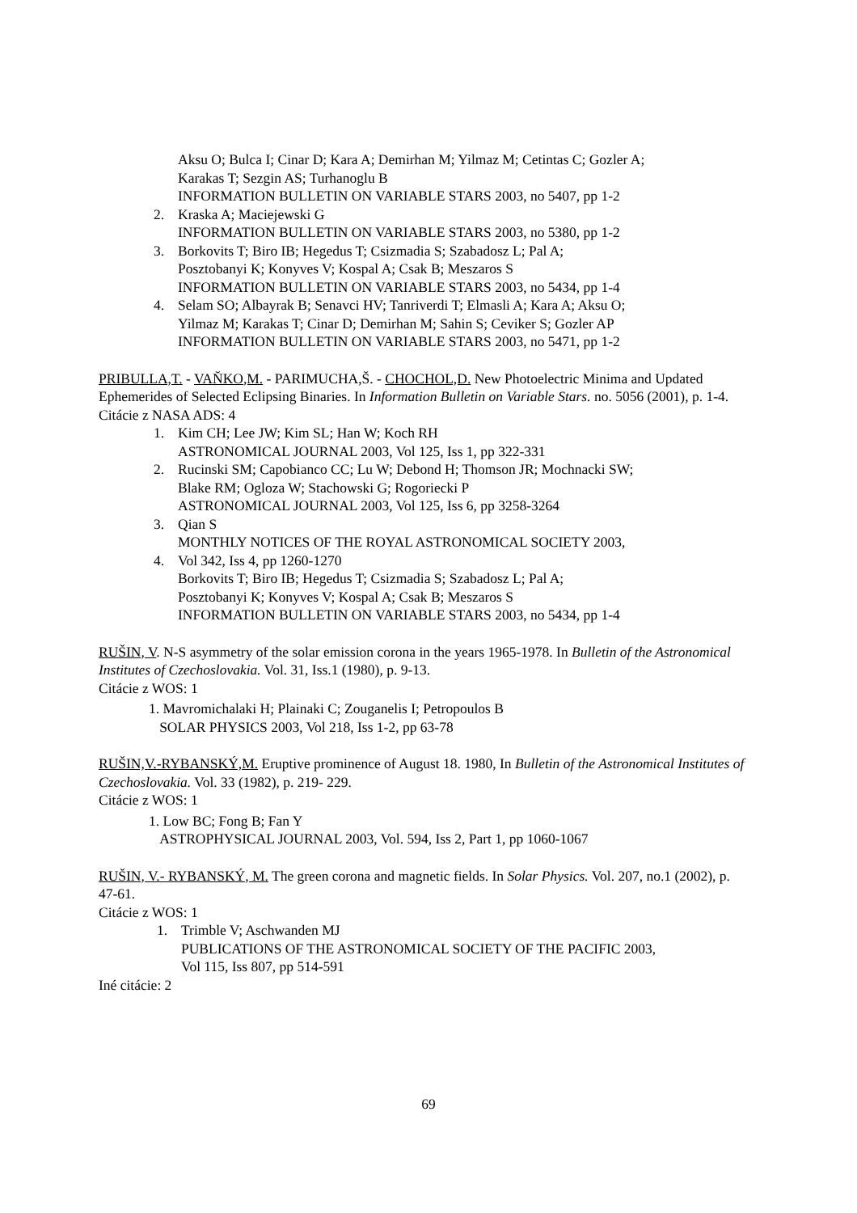Aksu O; Bulca I; Cinar D; Kara A; Demirhan M; Yilmaz M; Cetintas C; Gozler A;
Karakas T; Sezgin AS; Turhanoglu B
INFORMATION BULLETIN ON VARIABLE STARS 2003, no 5407, pp 1-2
2. Kraska A; Maciejewski G
INFORMATION BULLETIN ON VARIABLE STARS 2003, no 5380, pp 1-2
3. Borkovits T; Biro IB; Hegedus T; Csizmadia S; Szabadosz L; Pal A;
Posztobanyi K; Konyves V; Kospal A; Csak B; Meszaros S
INFORMATION BULLETIN ON VARIABLE STARS 2003, no 5434, pp 1-4
4. Selam SO; Albayrak B; Senavci HV; Tanriverdi T; Elmasli A; Kara A; Aksu O;
Yilmaz M; Karakas T; Cinar D; Demirhan M; Sahin S; Ceviker S; Gozler AP
INFORMATION BULLETIN ON VARIABLE STARS 2003, no 5471, pp 1-2
PRIBULLA,T. - VAŇKO,M. - PARIMUCHA,Š. - CHOCHOL,D. New Photoelectric Minima and Updated Ephemerides of Selected Eclipsing Binaries. In Information Bulletin on Variable Stars. no. 5056 (2001), p. 1-4.
Citácie z NASA ADS: 4
1. Kim CH; Lee JW; Kim SL; Han W; Koch RH
ASTRONOMICAL JOURNAL 2003, Vol 125, Iss 1, pp 322-331
2. Rucinski SM; Capobianco CC; Lu W; Debond H; Thomson JR; Mochnacki SW;
Blake RM; Ogloza W; Stachowski G; Rogoriecki P
ASTRONOMICAL JOURNAL 2003, Vol 125, Iss 6, pp 3258-3264
3. Qian S
MONTHLY NOTICES OF THE ROYAL ASTRONOMICAL SOCIETY 2003,
4. Vol 342, Iss 4, pp 1260-1270
Borkovits T; Biro IB; Hegedus T; Csizmadia S; Szabadosz L; Pal A;
Posztobanyi K; Konyves V; Kospal A; Csak B; Meszaros S
INFORMATION BULLETIN ON VARIABLE STARS 2003, no 5434, pp 1-4
RUŠIN, V. N-S asymmetry of the solar emission corona in the years 1965-1978. In Bulletin of the Astronomical Institutes of Czechoslovakia. Vol. 31, Iss.1 (1980), p. 9-13.
Citácie z WOS: 1
1. Mavromichalaki H; Plainaki C; Zouganelis I; Petropoulos B
SOLAR PHYSICS 2003, Vol 218, Iss 1-2, pp 63-78
RUŠIN,V.-RYBANSKÝ,M. Eruptive prominence of August 18. 1980, In Bulletin of the Astronomical Institutes of Czechoslovakia. Vol. 33 (1982), p. 219- 229.
Citácie z WOS: 1
1. Low BC; Fong B; Fan Y
ASTROPHYSICAL JOURNAL 2003, Vol. 594, Iss 2, Part 1, pp 1060-1067
RUŠIN, V.- RYBANSKÝ, M. The green corona and magnetic fields. In Solar Physics. Vol. 207, no.1 (2002), p. 47-61.
Citácie z WOS: 1
1. Trimble V; Aschwanden MJ
PUBLICATIONS OF THE ASTRONOMICAL SOCIETY OF THE PACIFIC 2003,
Vol 115, Iss 807, pp 514-591
Iné citácie: 2
69